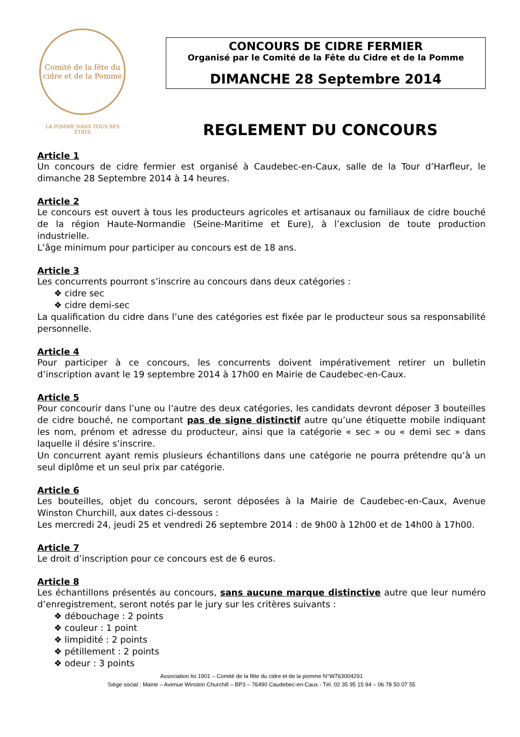Comité de la fête du cidre et de la Pomme
LA POMME DANS TOUS SES ÉTATS
CONCOURS DE CIDRE FERMIER
Organisé par le Comité de la Fête du Cidre et de la Pomme
DIMANCHE 28 Septembre 2014
REGLEMENT DU CONCOURS
Article 1
Un concours de cidre fermier est organisé à Caudebec-en-Caux, salle de la Tour d’Harfleur, le dimanche 28 Septembre 2014 à 14 heures.
Article 2
Le concours est ouvert à tous les producteurs agricoles et artisanaux ou familiaux de cidre bouché de la région Haute-Normandie (Seine-Maritime et Eure), à l’exclusion de toute production industrielle.
L’âge minimum pour participer au concours est de 18 ans.
Article 3
Les concurrents pourront s’inscrire au concours dans deux catégories :
❖ cidre sec
❖ cidre demi-sec
La qualification du cidre dans l’une des catégories est fixée par le producteur sous sa responsabilité personnelle.
Article 4
Pour participer à ce concours, les concurrents doivent impérativement retirer un bulletin d’inscription avant le 19 septembre 2014 à 17h00 en Mairie de Caudebec-en-Caux.
Article 5
Pour concourir dans l’une ou l’autre des deux catégories, les candidats devront déposer 3 bouteilles de cidre bouché, ne comportant pas de signe distinctif autre qu’une étiquette mobile indiquant les nom, prénom et adresse du producteur, ainsi que la catégorie « sec » ou « demi sec » dans laquelle il désire s’inscrire.
Un concurrent ayant remis plusieurs échantillons dans une catégorie ne pourra prétendre qu’à un seul diplôme et un seul prix par catégorie.
Article 6
Les bouteilles, objet du concours, seront déposées à la Mairie de Caudebec-en-Caux, Avenue Winston Churchill, aux dates ci-dessous :
Les mercredi 24, jeudi 25 et vendredi 26 septembre 2014 : de 9h00 à 12h00 et de 14h00 à 17h00.
Article 7
Le droit d’inscription pour ce concours est de 6 euros.
Article 8
Les échantillons présentés au concours, sans aucune marque distinctive autre que leur numéro d’enregistrement, seront notés par le jury sur les critères suivants :
❖ débouchage : 2 points
❖ couleur : 1 point
❖ limpidité : 2 points
❖ pétillement : 2 points
❖ odeur : 3 points
Association loi 1901 – Comité de la fête du cidre et de la pomme N°W763004291
Siège social : Mairie – Avenue Winston Churchill – BP3 – 76490 Caudebec-en-Caux - Tél. 02 35 95 15 94 – 06 78 50 07 55